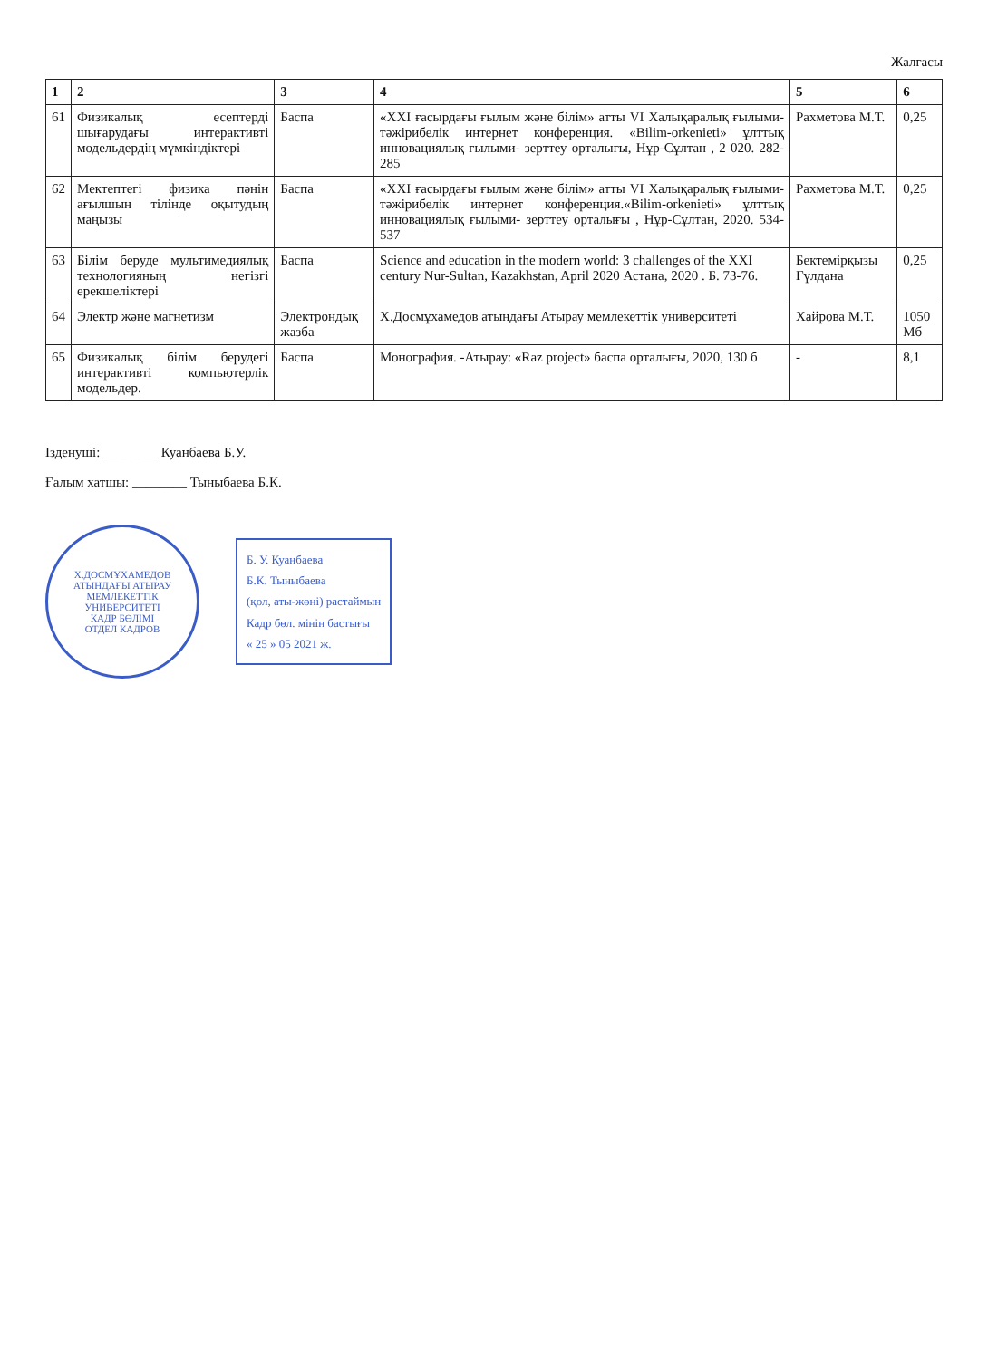Жалғасы
| 1 | 2 | 3 | 4 | 5 | 6 |
| --- | --- | --- | --- | --- | --- |
| 61 | Физикалық есептерді шығарудағы интерактивті модельдердің мүмкіндіктері | Баспа | «XXI ғасырдағы ғылым және білім» атты VI Халықаралық ғылыми-тәжірибелік интернет конференция. «Bilim-orkenieti» ұлттық инновациялық ғылыми- зерттеу орталығы, Нұр-Сұлтан , 2 020. 282-285 | Рахметова М.Т. | 0,25 |
| 62 | Мектептегі физика пәнін ағылшын тілінде оқытудың маңызы | Баспа | «XXI ғасырдағы ғылым және білім» атты VI Халықаралық ғылыми-тәжірибелік интернет конференция.«Bilim-orkenieti» ұлттық инновациялық ғылыми- зерттеу орталығы , Нұр-Сұлтан, 2020. 534-537 | Рахметова М.Т. | 0,25 |
| 63 | Білім беруде мультимедиялық технологияның негізгі ерекшеліктері | Баспа | Science and education in the modern world: 3 challenges of the XXI century Nur-Sultan, Kazakhstan, April 2020 Астана, 2020 . Б. 73-76. | Бектемірқызы Гүлдана | 0,25 |
| 64 | Электр және магнетизм | Электрондық жазба | Х.Досмұхамедов атындағы Атырау мемлекеттік университеті | Хайрова М.Т. | 1050 Мб |
| 65 | Физикалық білім берудегі интерактивті компьютерлік модельдер. | Баспа | Монография. -Атырау: «Raz project» баспа орталығы, 2020, 130 б | - | 8,1 |
Ізденуші: ________ Куанбаева Б.У.
Ғалым хатшы: ________ Тыныбаева Б.К.
Х.ДОСМҰХАМЕДОВ АТЫНДАҒЫ АТЫРАУ МЕМЛЕКЕТТІК УНИВЕРСИТЕТІ
КАДР БӨЛІМІ
ОТДЕЛ КАДРОВ
Б. У. Куанбаева
Б.К. Тыныбаева
(қол, аты-жөні) растаймын
Кадр бөл. мінің бастығы
« 25 » 05 2021 ж.